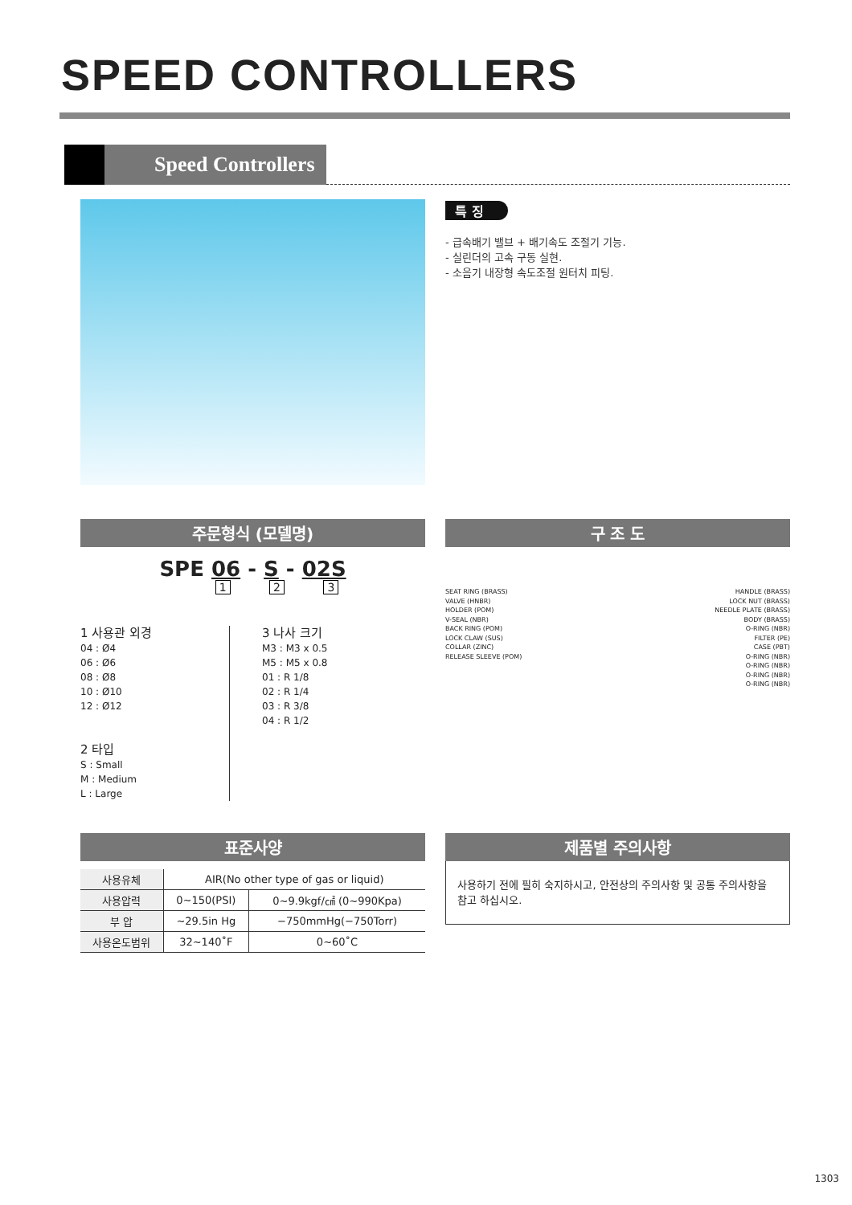SPEED CONTROLLERS
Speed Controllers
특 징
- 급속배기 밸브 + 배기속도 조절기 기능.
- 실린더의 고속 구동 실현.
- 소음기 내장형 속도조절 원터치 피팅.
주문형식 (모델명)
SPE 06 - S - 02S
1 2 3
1 사용관 외경
04 : Ø4
06 : Ø6
08 : Ø8
10 : Ø10
12 : Ø12
2 타입
S : Small
M : Medium
L : Large
3 나사 크기
M3 : M3 x 0.5
M5 : M5 x 0.8
01 : R 1/8
02 : R 1/4
03 : R 3/8
04 : R 1/2
구 조 도
SEAT RING (BRASS)
VALVE (HNBR)
HOLDER (POM)
V-SEAL (NBR)
BACK RING (POM)
LOCK CLAW (SUS)
COLLAR (ZINC)
RELEASE SLEEVE (POM)
HANDLE (BRASS)
LOCK NUT (BRASS)
NEEDLE PLATE (BRASS)
BODY (BRASS)
O-RING (NBR)
FILTER (PE)
CASE (PBT)
O-RING (NBR)
O-RING (NBR)
O-RING (NBR)
O-RING (NBR)
표준사양
| 사용유체 | AIR(No other type of gas or liquid) | |
| 사용압력 | 0~150(PSI) | 0~9.9kgf/㎠ (0~990Kpa) |
| 부 압 | ~29.5in Hg | −750mmHg(−750Torr) |
| 사용온도범위 | 32~140˚F | 0~60˚C |
제품별 주의사항
사용하기 전에 필히 숙지하시고, 안전상의 주의사항 및 공통 주의사항을 참고 하십시오.
1303